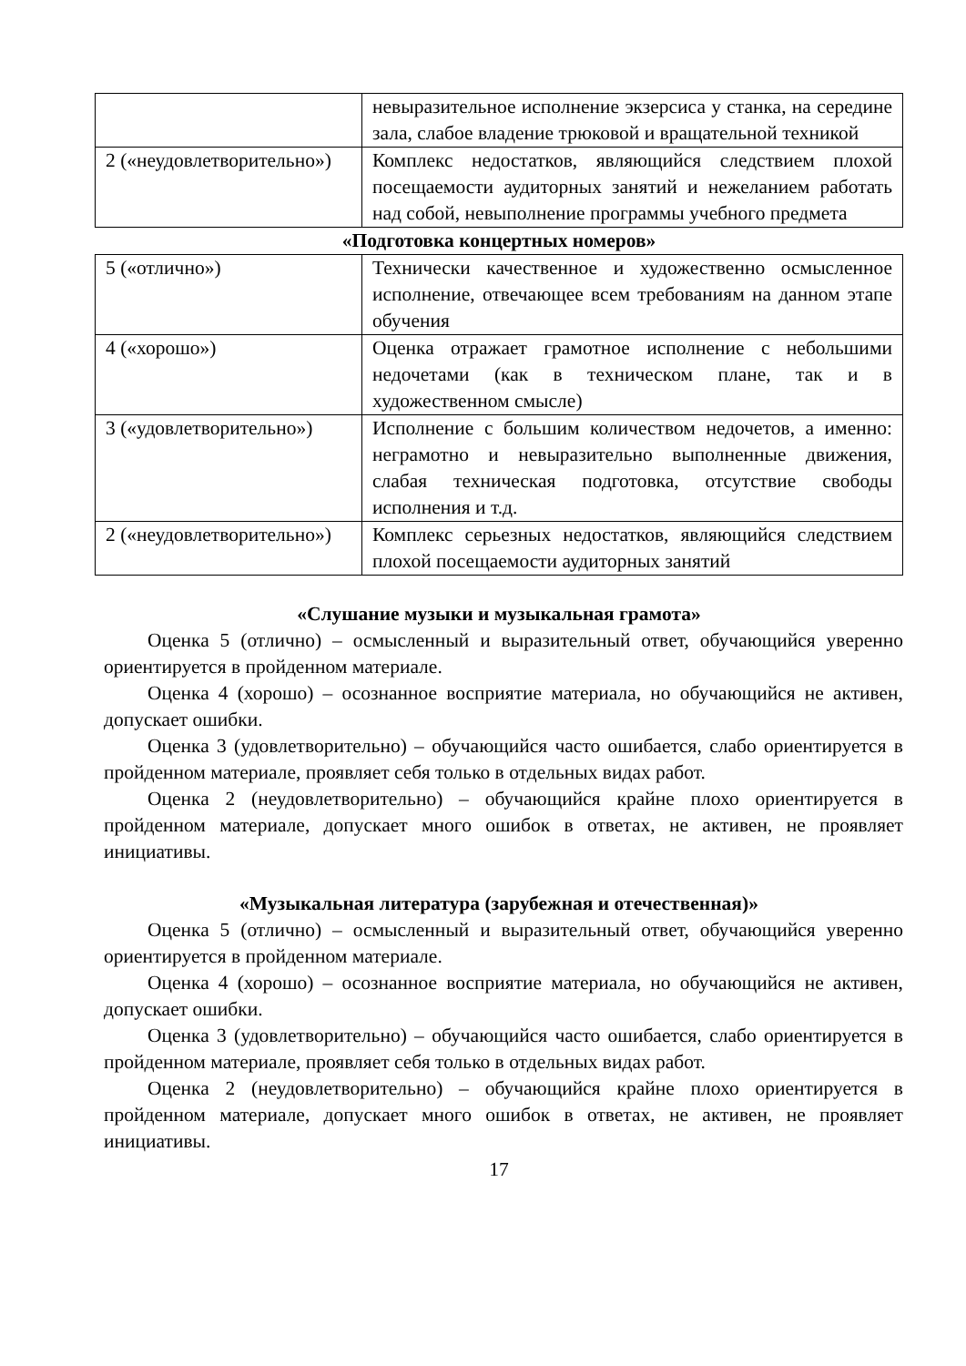| | невыразительное исполнение экзерсиса у станка, на середине зала, слабое владение трюковой и вращательной техникой |
| 2 («неудовлетворительно») | Комплекс недостатков, являющийся следствием плохой посещаемости аудиторных занятий и нежеланием работать над собой, невыполнение программы учебного предмета |
«Подготовка концертных номеров»
| 5 («отлично») | Технически качественное и художественно осмысленное исполнение, отвечающее всем требованиям на данном этапе обучения |
| 4 («хорошо») | Оценка отражает грамотное исполнение с небольшими недочетами (как в техническом плане, так и в художественном смысле) |
| 3 («удовлетворительно») | Исполнение с большим количеством недочетов, а именно: неграмотно и невыразительно выполненные движения, слабая техническая подготовка, отсутствие свободы исполнения и т.д. |
| 2 («неудовлетворительно») | Комплекс серьезных недостатков, являющийся следствием плохой посещаемости аудиторных занятий |
«Слушание музыки и музыкальная грамота»
Оценка 5 (отлично) – осмысленный и выразительный ответ, обучающийся уверенно ориентируется в пройденном материале.
Оценка 4 (хорошо) – осознанное восприятие материала, но обучающийся не активен, допускает ошибки.
Оценка 3 (удовлетворительно) – обучающийся часто ошибается, слабо ориентируется в пройденном материале, проявляет себя только в отдельных видах работ.
Оценка 2 (неудовлетворительно) – обучающийся крайне плохо ориентируется в пройденном материале, допускает много ошибок в ответах, не активен, не проявляет инициативы.
«Музыкальная литература (зарубежная и отечественная)»
Оценка 5 (отлично) – осмысленный и выразительный ответ, обучающийся уверенно ориентируется в пройденном материале.
Оценка 4 (хорошо) – осознанное восприятие материала, но обучающийся не активен, допускает ошибки.
Оценка 3 (удовлетворительно) – обучающийся часто ошибается, слабо ориентируется в пройденном материале, проявляет себя только в отдельных видах работ.
Оценка 2 (неудовлетворительно) – обучающийся крайне плохо ориентируется в пройденном материале, допускает много ошибок в ответах, не активен, не проявляет инициативы.
17